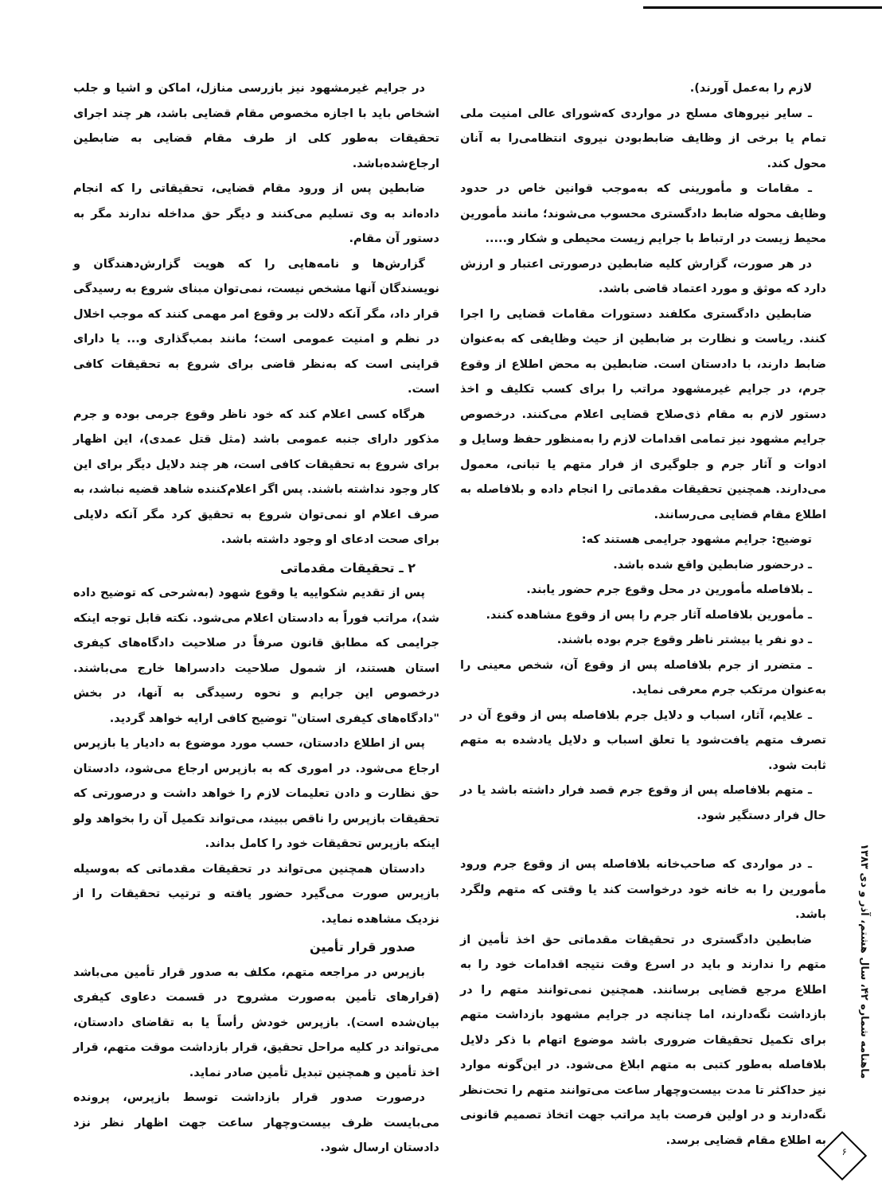لازم را به‌عمل آورند).
ـ سایر نیروهای مسلح در مواردی که‌شورای عالی امنیت ملی تمام یا برخی از وظایف ضابط‌بودن نیروی انتظامی‌را به آنان محول کند.
ـ مقامات و مأمورینی که به‌موجب قوانین خاص در حدود وظایف محوله ضابط دادگستری محسوب می‌شوند؛ مانند مأمورین محیط زیست در ارتباط با جرایم زیست محیطی و شکار و.....
در هر صورت، گزارش کلیه ضابطین درصورتی اعتبار و ارزش دارد که موثق و مورد اعتماد قاضی باشد.
ضابطین دادگستری مکلفند دستورات مقامات قضایی را اجرا کنند. ریاست و نظارت بر ضابطین از حیث وظایفی که به‌عنوان ضابط دارند، با دادستان است. ضابطین به محض اطلاع از وقوع جرم، در جرایم غیرمشهود مراتب را برای کسب تکلیف و اخذ دستور لازم به مقام ذی‌صلاح قضایی اعلام می‌کنند. درخصوص جرایم مشهود نیز تمامی اقدامات لازم را به‌منظور حفظ وسایل و ادوات و آثار جرم و جلوگیری از فرار متهم یا تبانی، معمول می‌دارند. همچنین تحقیقات مقدماتی را انجام داده و بلافاصله به اطلاع مقام قضایی می‌رسانند.
توضیح: جرایم مشهود جرایمی هستند که:
ـ درحضور ضابطین واقع شده باشد.
ـ بلافاصله مأمورین در محل وقوع جرم حضور یابند.
ـ مأمورین بلافاصله آثار جرم را پس از وقوع مشاهده کنند.
ـ دو نفر یا بیشتر ناظر وقوع جرم بوده باشند.
ـ متضرر از جرم بلافاصله پس از وقوع آن، شخص معینی را به‌عنوان مرتکب جرم معرفی نماید.
ـ علایم، آثار، اسباب و دلایل جرم بلافاصله پس از وقوع آن در تصرف متهم یافت‌شود یا تعلق اسباب و دلایل یادشده به متهم ثابت شود.
ـ متهم بلافاصله پس از وقوع جرم قصد فرار داشته باشد یا در حال فرار دستگیر شود.
ـ در مواردی که صاحب‌خانه بلافاصله پس از وقوع جرم ورود مأمورین را به خانه خود درخواست کند یا وقتی که متهم ولگرد باشد.
ضابطین دادگستری در تحقیقات مقدماتی حق اخذ تأمین از متهم را ندارند و باید در اسرع وقت نتیجه اقدامات خود را به اطلاع مرجع قضایی برسانند. همچنین نمی‌توانند متهم را در بازداشت نگه‌دارند، اما چنانچه در جرایم مشهود بازداشت متهم برای تکمیل تحقیقات ضروری باشد موضوع اتهام با ذکر دلایل بلافاصله به‌طور کتبی به متهم ابلاغ می‌شود. در این‌گونه موارد نیز حداکثر تا مدت بیست‌وچهار ساعت می‌توانند متهم را تحت‌نظر نگه‌دارند و در اولین فرصت باید مراتب جهت اتخاذ تصمیم قانونی به اطلاع مقام قضایی برسد.
در جرایم غیرمشهود نیز بازرسی منازل، اماکن و اشیا و جلب اشخاص باید با اجازه مخصوص مقام قضایی باشد، هر چند اجرای تحقیقات به‌طور کلی از طرف مقام قضایی به ضابطین ارجاع‌شده‌باشد.
ضابطین پس از ورود مقام قضایی، تحقیقاتی را که انجام داده‌اند به وی تسلیم می‌کنند و دیگر حق مداخله ندارند مگر به دستور آن مقام.
گزارش‌ها و نامه‌هایی را که هویت گزارش‌دهندگان و نویسندگان آنها مشخص نیست، نمی‌توان مبنای شروع به رسیدگی قرار داد، مگر آنکه دلالت بر وقوع امر مهمی کنند که موجب اخلال در نظم و امنیت عمومی است؛ مانند بمب‌گذاری و... یا دارای قراینی است که به‌نظر قاضی برای شروع به تحقیقات کافی است.
هرگاه کسی اعلام کند که خود ناظر وقوع جرمی بوده و جرم مذکور دارای جنبه عمومی باشد (مثل قتل عمدی)، این اظهار برای شروع به تحقیقات کافی است، هر چند دلایل دیگر برای این کار وجود نداشته باشند. پس اگر اعلام‌کننده شاهد قضیه نباشد، به صرف اعلام او نمی‌توان شروع به تحقیق کرد مگر آنکه دلایلی برای صحت ادعای او وجود داشته باشد.
۲ ـ تحقیقات مقدماتی
پس از تقدیم شکواییه یا وقوع شهود (به‌شرحی که توضیح داده شد)، مراتب فوراً به دادستان اعلام می‌شود. نکته قابل توجه اینکه جرایمی که مطابق قانون صرفاً در صلاحیت دادگاه‌های کیفری استان هستند، از شمول صلاحیت دادسراها خارج می‌باشند. درخصوص این جرایم و نحوه رسیدگی به آنها، در بخش "دادگاه‌های کیفری استان" توضیح کافی ارایه خواهد گردید.
پس از اطلاع دادستان، حسب مورد موضوع به دادیار یا بازپرس ارجاع می‌شود. در اموری که به بازپرس ارجاع می‌شود، دادستان حق نظارت و دادن تعلیمات لازم را خواهد داشت و درصورتی که تحقیقات بازپرس را ناقص ببیند، می‌تواند تکمیل آن را بخواهد ولو اینکه بازپرس تحقیقات خود را کامل بداند.
دادستان همچنین می‌تواند در تحقیقات مقدماتی که به‌وسیله بازپرس صورت می‌گیرد حضور یافته و ترتیب تحقیقات را از نزدیک مشاهده نماید.
صدور قرار تأمین
بازپرس در مراجعه متهم، مکلف به صدور قرار تأمین می‌باشد (قرارهای تأمین به‌صورت مشروح در قسمت دعاوی کیفری بیان‌شده است). بازپرس خودش رأساً یا به تقاضای دادستان، می‌تواند در کلیه مراحل تحقیق، قرار بازداشت موقت متهم، قرار اخذ تأمین و همچنین تبدیل تأمین صادر نماید.
درصورت صدور قرار بازداشت توسط بازپرس، پرونده می‌بایست ظرف بیست‌وچهار ساعت جهت اظهار نظر نزد دادستان ارسال شود.
ماهنامه شماره ۴۲، سال هشتم، آذر و دی ۱۳۸۳
۶